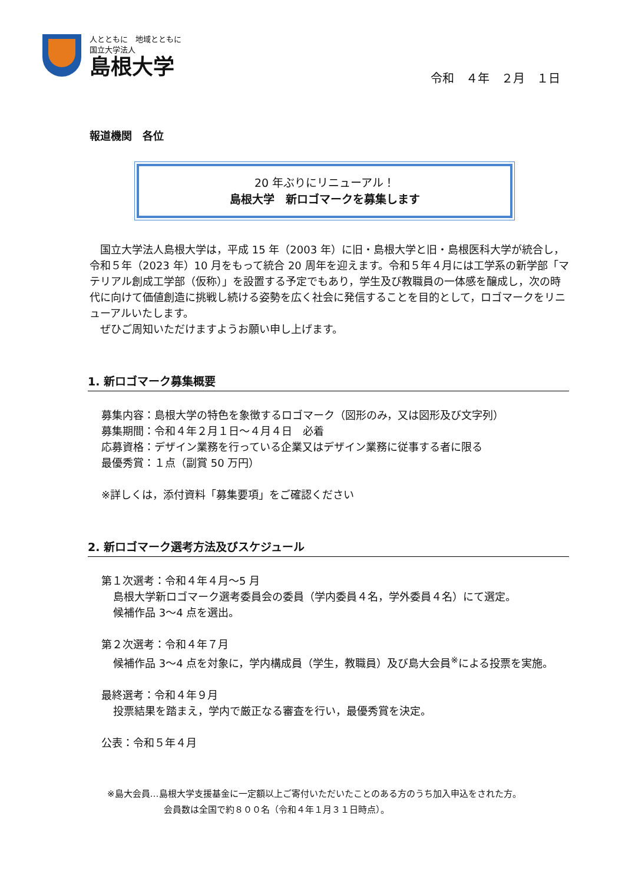人とともに　地域とともに
国立大学法人
島根大学
令和　４年　２月　１日
報道機関　各位
20 年ぶりにリニューアル！
島根大学　新ロゴマークを募集します
　国立大学法人島根大学は，平成 15 年（2003 年）に旧・島根大学と旧・島根医科大学が統合し，令和５年（2023 年）10 月をもって統合 20 周年を迎えます。令和５年４月には工学系の新学部「マテリアル創成工学部（仮称）」を設置する予定でもあり，学生及び教職員の一体感を醸成し，次の時代に向けて価値創造に挑戦し続ける姿勢を広く社会に発信することを目的として，ロゴマークをリニューアルいたします。
　ぜひご周知いただけますようお願い申し上げます。
1. 新ロゴマーク募集概要
募集内容：島根大学の特色を象徴するロゴマーク（図形のみ，又は図形及び文字列）
募集期間：令和４年２月１日～４月４日　必着
応募資格：デザイン業務を行っている企業又はデザイン業務に従事する者に限る
最優秀賞：１点（副賞 50 万円）
※詳しくは，添付資料「募集要項」をご確認ください
2. 新ロゴマーク選考方法及びスケジュール
第１次選考：令和４年４月～5 月
島根大学新ロゴマーク選考委員会の委員（学内委員４名，学外委員４名）にて選定。
候補作品 3～4 点を選出。
第２次選考：令和４年７月
候補作品 3～4 点を対象に，学内構成員（学生，教職員）及び島大会員<sup>※</sup>による投票を実施。
最終選考：令和４年９月
投票結果を踏まえ，学内で厳正なる審査を行い，最優秀賞を決定。
公表：令和５年４月
※島大会員…島根大学支援基金に一定額以上ご寄付いただいたことのある方のうち加入申込をされた方。
会員数は全国で約８００名（令和４年１月３１日時点）。